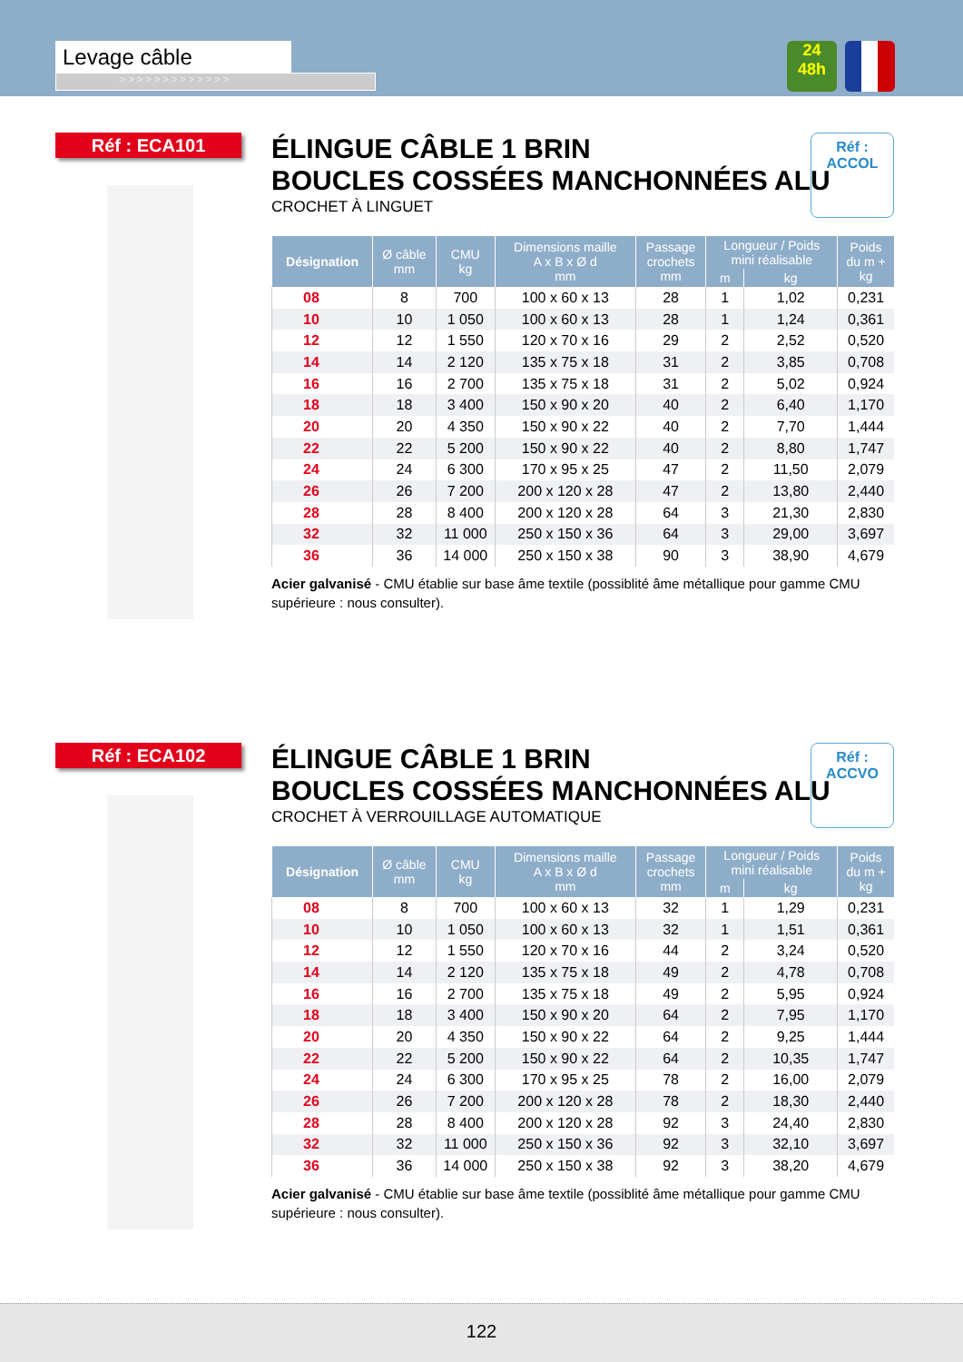Levage câble
> > > > > > > > > > > > >
24
48h
Réf : ECA101
Réf : ACCOL
ÉLINGUE CÂBLE 1 BRIN
BOUCLES COSSÉES MANCHONNÉES ALU
CROCHET À LINGUET
| Désignation | Ø câble mm | CMU kg | Dimensions maille A x B x Ø d mm | Passage crochets mm | Longueur / Poids mini réalisable | | Poids du m + kg |
| --- | --- | --- | --- | --- | --- | --- | --- |
| | | | | | m | kg | |
| 08 | 8 | 700 | 100 x 60 x 13 | 28 | 1 | 1,02 | 0,231 |
| 10 | 10 | 1 050 | 100 x 60 x 13 | 28 | 1 | 1,24 | 0,361 |
| 12 | 12 | 1 550 | 120 x 70 x 16 | 29 | 2 | 2,52 | 0,520 |
| 14 | 14 | 2 120 | 135 x 75 x 18 | 31 | 2 | 3,85 | 0,708 |
| 16 | 16 | 2 700 | 135 x 75 x 18 | 31 | 2 | 5,02 | 0,924 |
| 18 | 18 | 3 400 | 150 x 90 x 20 | 40 | 2 | 6,40 | 1,170 |
| 20 | 20 | 4 350 | 150 x 90 x 22 | 40 | 2 | 7,70 | 1,444 |
| 22 | 22 | 5 200 | 150 x 90 x 22 | 40 | 2 | 8,80 | 1,747 |
| 24 | 24 | 6 300 | 170 x 95 x 25 | 47 | 2 | 11,50 | 2,079 |
| 26 | 26 | 7 200 | 200 x 120 x 28 | 47 | 2 | 13,80 | 2,440 |
| 28 | 28 | 8 400 | 200 x 120 x 28 | 64 | 3 | 21,30 | 2,830 |
| 32 | 32 | 11 000 | 250 x 150 x 36 | 64 | 3 | 29,00 | 3,697 |
| 36 | 36 | 14 000 | 250 x 150 x 38 | 90 | 3 | 38,90 | 4,679 |
Acier galvanisé - CMU établie sur base âme textile (possiblité âme métallique pour gamme CMU supérieure : nous consulter).
Réf : ECA102
Réf : ACCVO
ÉLINGUE CÂBLE 1 BRIN
BOUCLES COSSÉES MANCHONNÉES ALU
CROCHET À VERROUILLAGE AUTOMATIQUE
| Désignation | Ø câble mm | CMU kg | Dimensions maille A x B x Ø d mm | Passage crochets mm | Longueur / Poids mini réalisable | | Poids du m + kg |
| --- | --- | --- | --- | --- | --- | --- | --- |
| | | | | | m | kg | |
| 08 | 8 | 700 | 100 x 60 x 13 | 32 | 1 | 1,29 | 0,231 |
| 10 | 10 | 1 050 | 100 x 60 x 13 | 32 | 1 | 1,51 | 0,361 |
| 12 | 12 | 1 550 | 120 x 70 x 16 | 44 | 2 | 3,24 | 0,520 |
| 14 | 14 | 2 120 | 135 x 75 x 18 | 49 | 2 | 4,78 | 0,708 |
| 16 | 16 | 2 700 | 135 x 75 x 18 | 49 | 2 | 5,95 | 0,924 |
| 18 | 18 | 3 400 | 150 x 90 x 20 | 64 | 2 | 7,95 | 1,170 |
| 20 | 20 | 4 350 | 150 x 90 x 22 | 64 | 2 | 9,25 | 1,444 |
| 22 | 22 | 5 200 | 150 x 90 x 22 | 64 | 2 | 10,35 | 1,747 |
| 24 | 24 | 6 300 | 170 x 95 x 25 | 78 | 2 | 16,00 | 2,079 |
| 26 | 26 | 7 200 | 200 x 120 x 28 | 78 | 2 | 18,30 | 2,440 |
| 28 | 28 | 8 400 | 200 x 120 x 28 | 92 | 3 | 24,40 | 2,830 |
| 32 | 32 | 11 000 | 250 x 150 x 36 | 92 | 3 | 32,10 | 3,697 |
| 36 | 36 | 14 000 | 250 x 150 x 38 | 92 | 3 | 38,20 | 4,679 |
Acier galvanisé - CMU établie sur base âme textile (possiblité âme métallique pour gamme CMU supérieure : nous consulter).
122